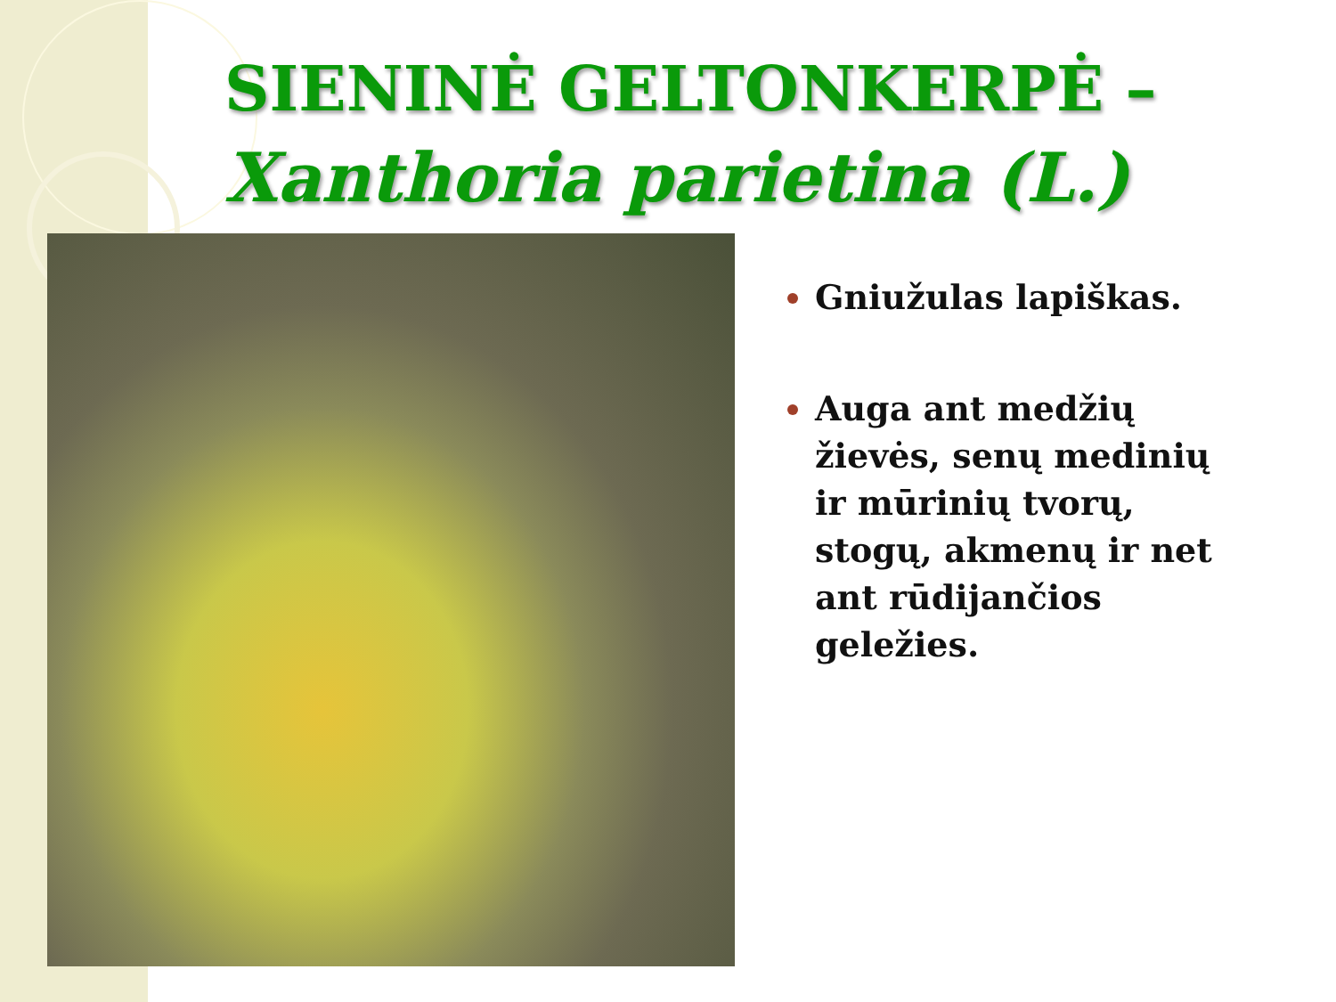SIENINĖ GELTONKERPĖ –
Xanthoria parietina (L.)
Gniužulas lapiškas.
Auga ant medžių žievės, senų medinių ir mūrinių tvorų, stogų, akmenų ir net ant rūdijančios geležies.